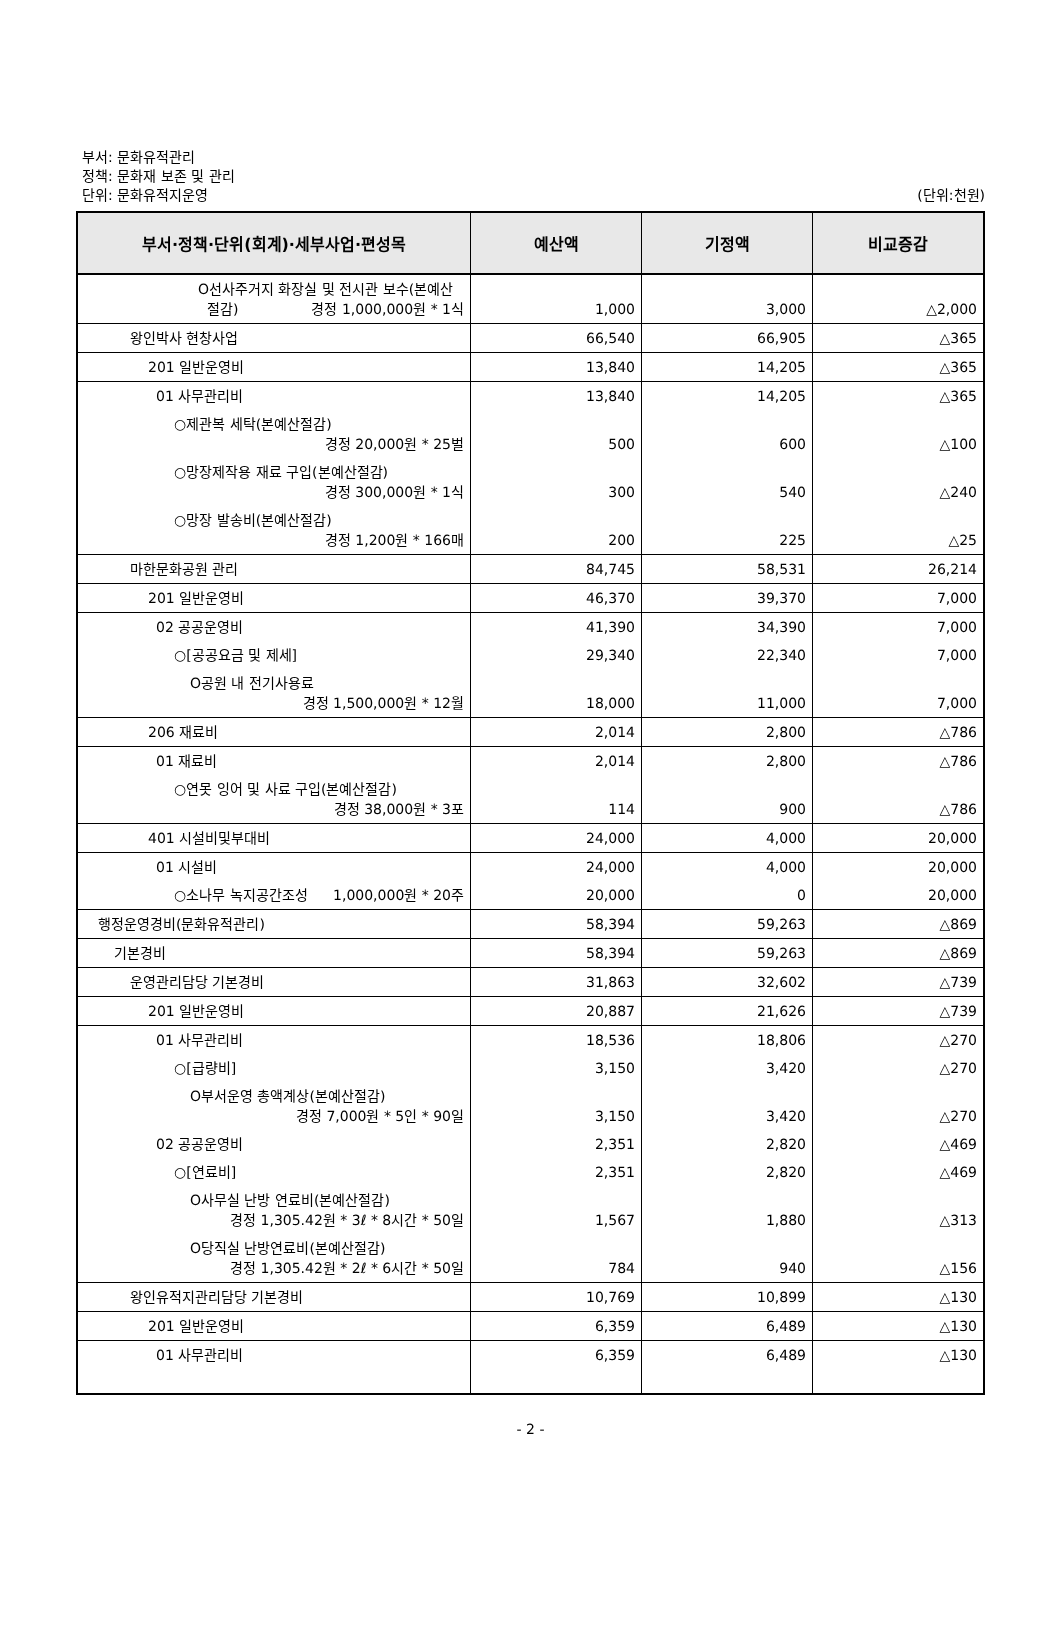부서: 문화유적관리
정책: 문화재 보존 및 관리
단위: 문화유적지운영
(단위:천원)
| 부서·정책·단위(회계)·세부사업·편성목 | 예산액 | 기정액 | 비교증감 |
| --- | --- | --- | --- |
| O선사주거지 화장실 및 전시관 보수(본예산 절감) 경정 1,000,000원 * 1식 | 1,000 | 3,000 | △2,000 |
| 왕인박사 현창사업 | 66,540 | 66,905 | △365 |
| 201 일반운영비 | 13,840 | 14,205 | △365 |
| 01 사무관리비 | 13,840 | 14,205 | △365 |
| ○제관복 세탁(본예산절감) 경정 20,000원 * 25벌 | 500 | 600 | △100 |
| ○망장제작용 재료 구입(본예산절감) 경정 300,000원 * 1식 | 300 | 540 | △240 |
| ○망장 발송비(본예산절감) 경정 1,200원 * 166매 | 200 | 225 | △25 |
| 마한문화공원 관리 | 84,745 | 58,531 | 26,214 |
| 201 일반운영비 | 46,370 | 39,370 | 7,000 |
| 02 공공운영비 | 41,390 | 34,390 | 7,000 |
| ○[공공요금 및 제세] | 29,340 | 22,340 | 7,000 |
| O공원 내 전기사용료 경정 1,500,000원 * 12월 | 18,000 | 11,000 | 7,000 |
| 206 재료비 | 2,014 | 2,800 | △786 |
| 01 재료비 | 2,014 | 2,800 | △786 |
| ○연못 잉어 및 사료 구입(본예산절감) 경정 38,000원 * 3포 | 114 | 900 | △786 |
| 401 시설비및부대비 | 24,000 | 4,000 | 20,000 |
| 01 시설비 | 24,000 | 4,000 | 20,000 |
| ○소나무 녹지공간조성 1,000,000원 * 20주 | 20,000 | 0 | 20,000 |
| 행정운영경비(문화유적관리) | 58,394 | 59,263 | △869 |
| 기본경비 | 58,394 | 59,263 | △869 |
| 운영관리담당 기본경비 | 31,863 | 32,602 | △739 |
| 201 일반운영비 | 20,887 | 21,626 | △739 |
| 01 사무관리비 | 18,536 | 18,806 | △270 |
| ○[급량비] | 3,150 | 3,420 | △270 |
| O부서운영 총액계상(본예산절감) 경정 7,000원 * 5인 * 90일 | 3,150 | 3,420 | △270 |
| 02 공공운영비 | 2,351 | 2,820 | △469 |
| ○[연료비] | 2,351 | 2,820 | △469 |
| O사무실 난방 연료비(본예산절감) 경정 1,305.42원 * 3ℓ * 8시간 * 50일 | 1,567 | 1,880 | △313 |
| O당직실 난방연료비(본예산절감) 경정 1,305.42원 * 2ℓ * 6시간 * 50일 | 784 | 940 | △156 |
| 왕인유적지관리담당 기본경비 | 10,769 | 10,899 | △130 |
| 201 일반운영비 | 6,359 | 6,489 | △130 |
| 01 사무관리비 | 6,359 | 6,489 | △130 |
- 2 -